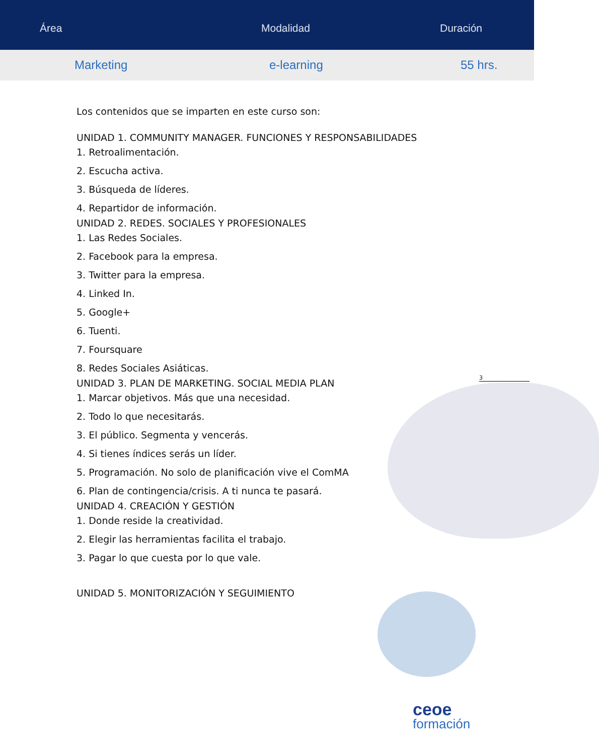Área Modalidad Duración
Marketing e-learning 55 hrs.
Los contenidos que se imparten en este curso son:
UNIDAD 1. COMMUNITY MANAGER. FUNCIONES Y RESPONSABILIDADES
1. Retroalimentación.
2. Escucha activa.
3. Búsqueda de líderes.
4. Repartidor de información.
UNIDAD 2. REDES. SOCIALES Y PROFESIONALES
1. Las Redes Sociales.
2. Facebook para la empresa.
3. Twitter para la empresa.
4. Linked In.
5. Google+
6. Tuenti.
7. Foursquare
8. Redes Sociales Asiáticas.
UNIDAD 3. PLAN DE MARKETING. SOCIAL MEDIA PLAN
1. Marcar objetivos. Más que una necesidad.
2. Todo lo que necesitarás.
3. El público. Segmenta y vencerás.
4. Si tienes índices serás un líder.
5. Programación. No solo de planificación vive el ComMA
6. Plan de contingencia/crisis. A ti nunca te pasará.
UNIDAD 4. CREACIÓN Y GESTIÓN
1. Donde reside la creatividad.
2. Elegir las herramientas facilita el trabajo.
3. Pagar lo que cuesta por lo que vale.
UNIDAD 5. MONITORIZACIÓN Y SEGUIMIENTO
3
ceoe
formación